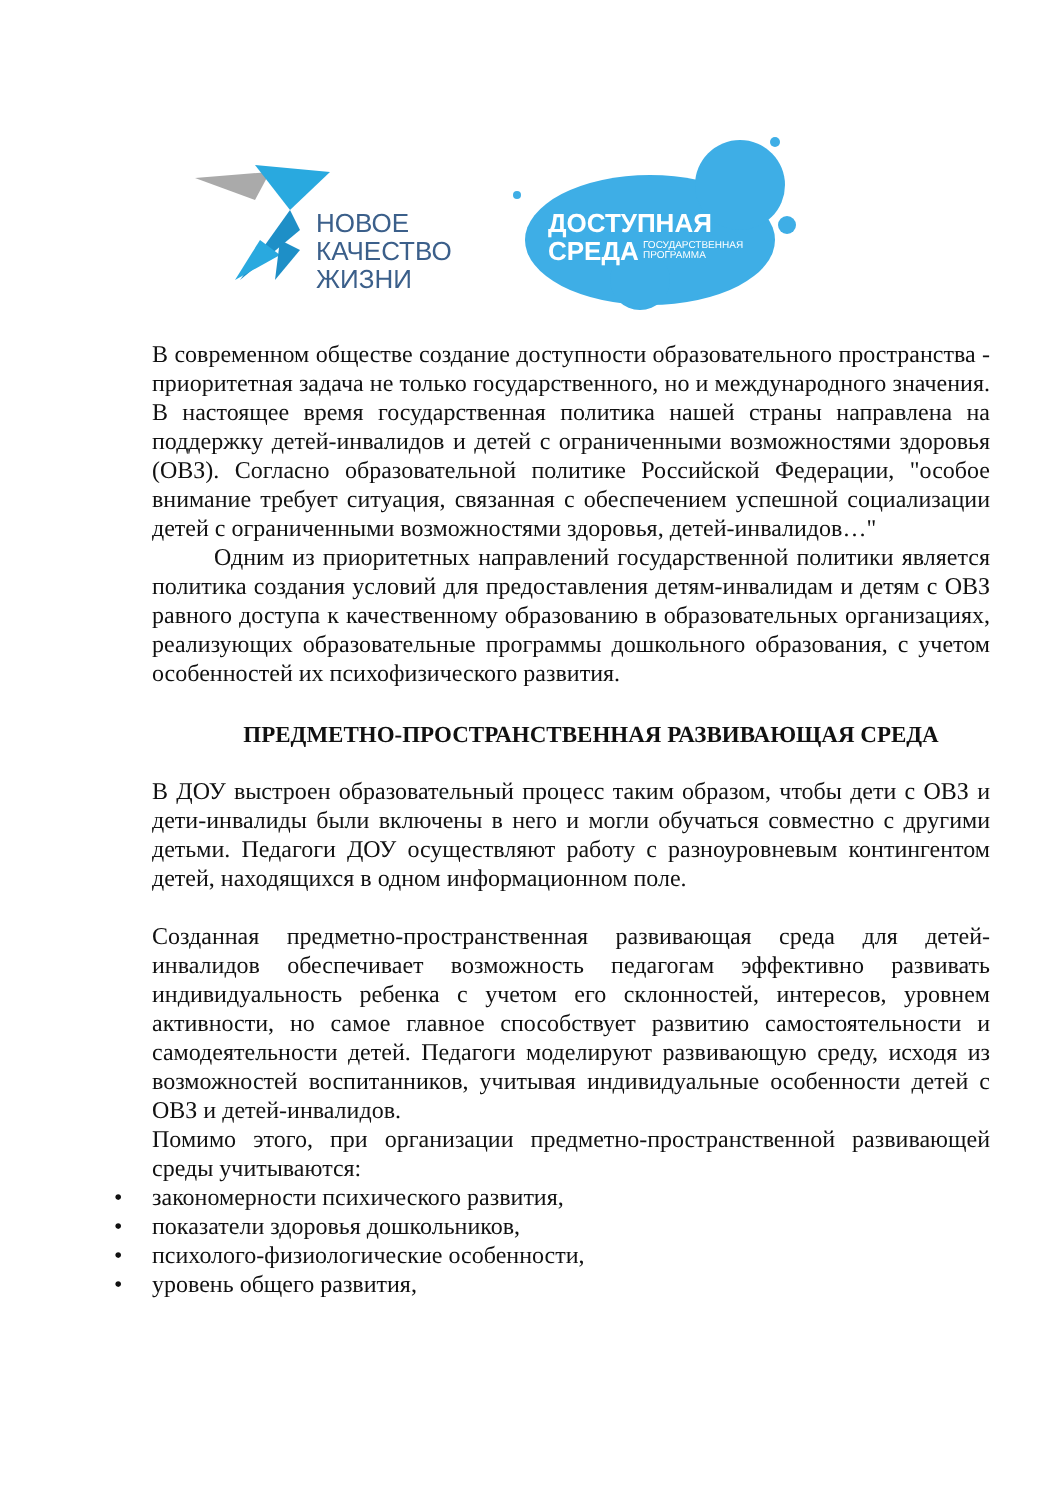НОВОЕ
КАЧЕСТВО
ЖИЗНИ
ДОСТУПНАЯ
СРЕДА
ГОСУДАРСТВЕННАЯ
ПРОГРАММА
В современном обществе создание доступности образовательного пространства - приоритетная задача не только государственного, но и международного значения. В настоящее время государственная политика нашей страны направлена на поддержку детей-инвалидов и детей с ограниченными возможностями здоровья (ОВЗ). Согласно образовательной политике Российской Федерации, "особое внимание требует ситуация, связанная с обеспечением успешной социализации детей с ограниченными возможностями здоровья, детей-инвалидов…"
Одним из приоритетных направлений государственной политики является политика создания условий для предоставления детям-инвалидам и детям с ОВЗ равного доступа к качественному образованию в образовательных организациях, реализующих образовательные программы дошкольного образования, с учетом особенностей их психофизического развития.
ПРЕДМЕТНО-ПРОСТРАНСТВЕННАЯ РАЗВИВАЮЩАЯ СРЕДА
В ДОУ выстроен образовательный процесс таким образом, чтобы дети с ОВЗ и дети-инвалиды были включены в него и могли обучаться совместно с другими детьми. Педагоги ДОУ осуществляют работу с разноуровневым контингентом детей, находящихся в одном информационном поле.
Созданная предметно-пространственная развивающая среда для детей-инвалидов обеспечивает возможность педагогам эффективно развивать индивидуальность ребенка с учетом его склонностей, интересов, уровнем активности, но самое главное способствует развитию самостоятельности и самодеятельности детей. Педагоги моделируют развивающую среду, исходя из возможностей воспитанников, учитывая индивидуальные особенности детей с ОВЗ и детей-инвалидов.
Помимо этого, при организации предметно-пространственной развивающей среды учитываются:
• закономерности психического развития,
• показатели здоровья дошкольников,
• психолого-физиологические особенности,
• уровень общего развития,